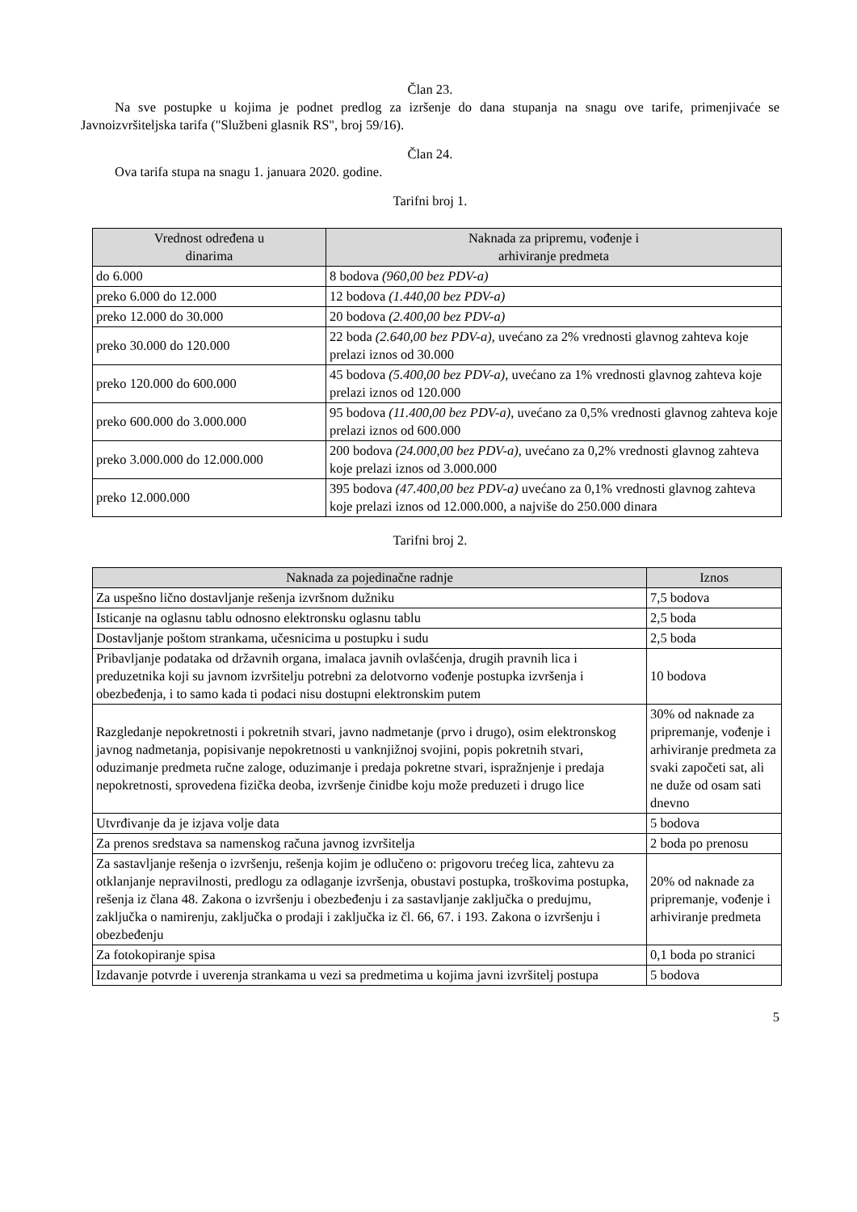Član 23.
Na sve postupke u kojima je podnet predlog za izršenje do dana stupanja na snagu ove tarife, primenjivaće se Javnoizvršiteljska tarifa ("Službeni glasnik RS", broj 59/16).
Član 24.
Ova tarifa stupa na snagu 1. januara 2020. godine.
Tarifni broj 1.
| Vrednost određena u dinarima | Naknada za pripremu, vođenje i arhiviranje predmeta |
| --- | --- |
| do 6.000 | 8 bodova (960,00 bez PDV-a) |
| preko 6.000 do 12.000 | 12 bodova (1.440,00 bez PDV-a) |
| preko 12.000 do 30.000 | 20 bodova (2.400,00 bez PDV-a) |
| preko 30.000 do 120.000 | 22 boda (2.640,00 bez PDV-a) , uvećano za 2% vrednosti glavnog zahteva koje prelazi iznos od 30.000 |
| preko 120.000 do 600.000 | 45 bodova (5.400,00 bez PDV-a) , uvećano za 1% vrednosti glavnog zahteva koje prelazi iznos od 120.000 |
| preko 600.000 do 3.000.000 | 95 bodova (11.400,00 bez PDV-a) , uvećano za 0,5% vrednosti glavnog zahteva koje prelazi iznos od 600.000 |
| preko 3.000.000 do 12.000.000 | 200 bodova (24.000,00 bez PDV-a) , uvećano za 0,2% vrednosti glavnog zahteva koje prelazi iznos od 3.000.000 |
| preko 12.000.000 | 395 bodova (47.400,00 bez PDV-a) uvećano za 0,1% vrednosti glavnog zahteva koje prelazi iznos od 12.000.000, a najviše do 250.000 dinara |
Tarifni broj 2.
| Naknada za pojedinačne radnje | Iznos |
| --- | --- |
| Za uspešno lično dostavljanje rešenja izvršnom dužniku | 7,5 bodova |
| Isticanje na oglasnu tablu odnosno elektronsku oglasnu tablu | 2,5 boda |
| Dostavljanje poštom strankama, učesnicima u postupku i sudu | 2,5 boda |
| Pribavljanje podataka od državnih organa, imalaca javnih ovlašćenja, drugih pravnih lica i preduzetnika koji su javnom izvršitelju potrebni za delotvorno vođenje postupka izvršenja i obezbeđenja, i to samo kada ti podaci nisu dostupni elektronskim putem | 10 bodova |
| Razgledanje nepokretnosti i pokretnih stvari, javno nadmetanje (prvo i drugo), osim elektronskog javnog nadmetanja, popisivanje nepokretnosti u vanknjižnoj svojini, popis pokretnih stvari, oduzimanje predmeta ručne zaloge, oduzimanje i predaja pokretne stvari, ispražnjenje i predaja nepokretnosti, sprovedena fizička deoba, izvršenje činidbe koju može preduzeti i drugo lice | 30% od naknade za pripremanje, vođenje i arhiviranje predmeta za svaki započeti sat, ali ne duže od osam sati dnevno |
| Utvrđivanje da je izjava volje data | 5 bodova |
| Za prenos sredstava sa namenskog računa javnog izvršitelja | 2 boda po prenosu |
| Za sastavljanje rešenja o izvršenju, rešenja kojim je odlučeno o: prigovoru trećeg lica, zahtevu za otklanjanje nepravilnosti, predlogu za odlaganje izvršenja, obustavi postupka, troškovima postupka, rešenja iz člana 48. Zakona o izvršenju i obezbeđenju i za sastavljanje zaključka o predujmu, zaključka o namirenju, zaključka o prodaji i zaključka iz čl. 66, 67. i 193. Zakona o izvršenju i obezbeđenju | 20% od naknade za pripremanje, vođenje i arhiviranje predmeta |
| Za fotokopiranje spisa | 0,1 boda po stranici |
| Izdavanje potvrde i uverenja strankama u vezi sa predmetima u kojima javni izvršitelj postupa | 5 bodova |
5